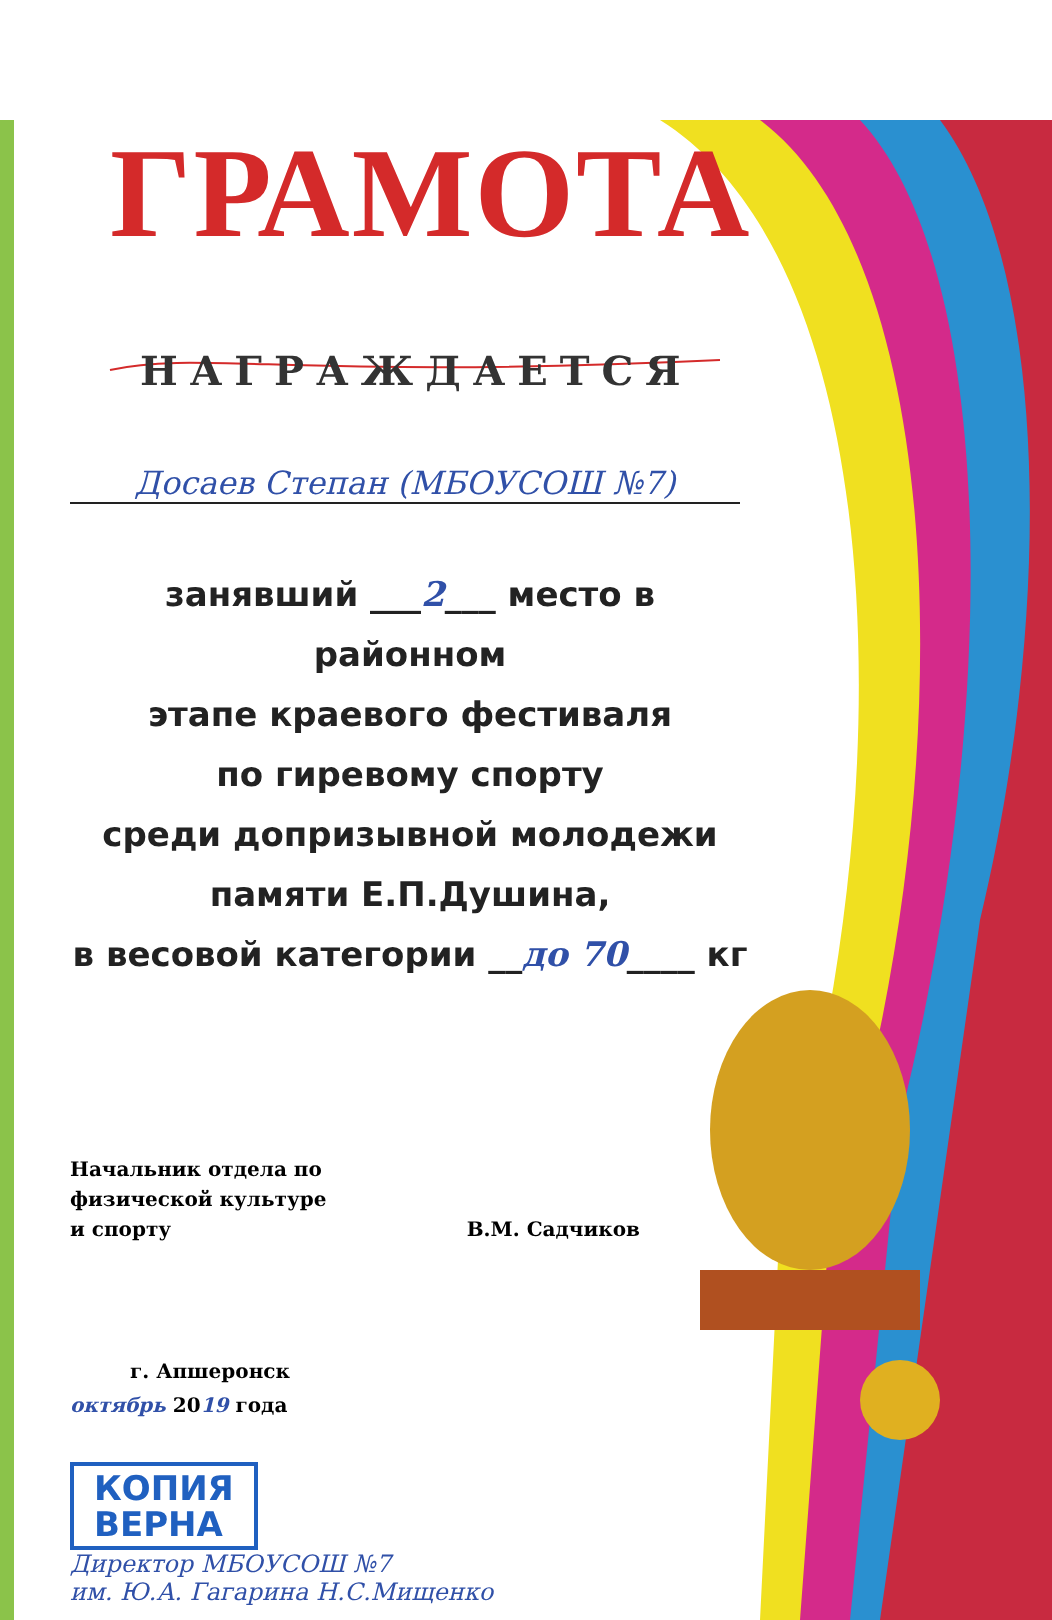ГРАМОТА
НАГРАЖДАЕТСЯ
Досаев Степан (МБОУСОШ №7)
занявший ___2___ место в районном
этапе краевого фестиваля
по гиревому спорту
среди допризывной молодежи
памяти Е.П.Душина,
в весовой категории __до 70____ кг
Начальник отдела по
физической культуре
и спорту
В.М. Садчиков
г. Апшеронск
октябрь 2019 года
КОПИЯ
ВЕРНА
Директор МБОУСОШ №7
им. Ю.А. Гагарина Н.С.Мищенко